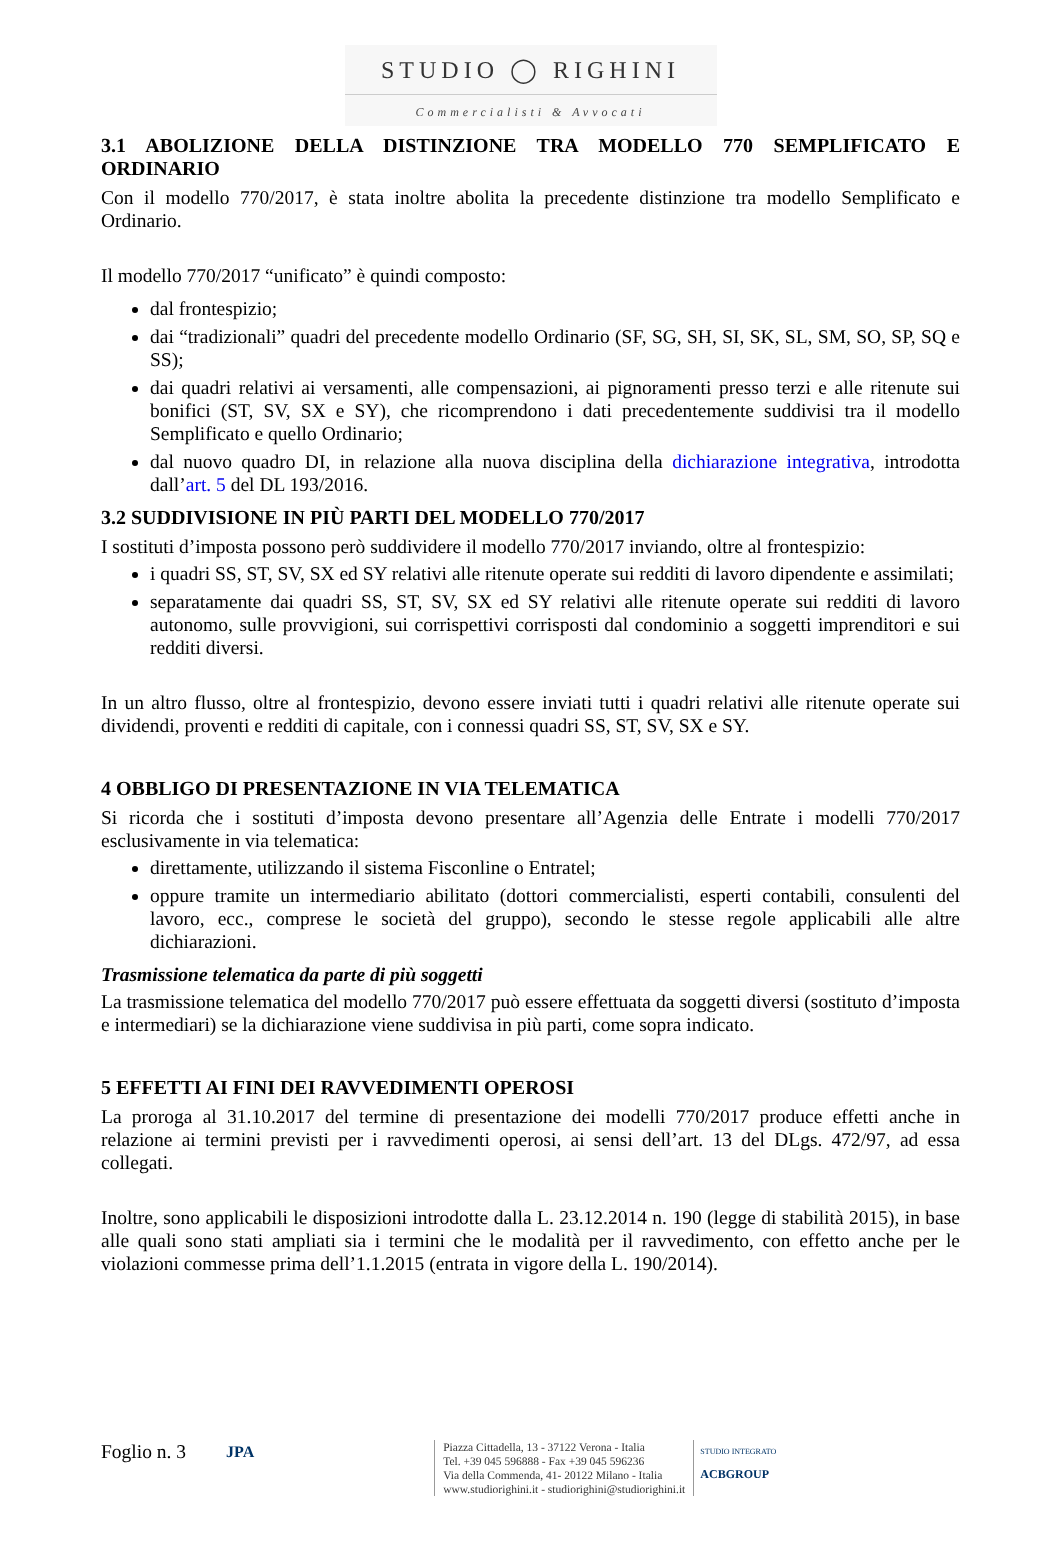STUDIO ◯ RIGHINI
Commercialisti & Avvocati
3.1 ABOLIZIONE DELLA DISTINZIONE TRA MODELLO 770 SEMPLIFICATO E ORDINARIO
Con il modello 770/2017, è stata inoltre abolita la precedente distinzione tra modello Semplificato e Ordinario.
Il modello 770/2017 “unificato” è quindi composto:
dal frontespizio;
dai “tradizionali” quadri del precedente modello Ordinario (SF, SG, SH, SI, SK, SL, SM, SO, SP, SQ e SS);
dai quadri relativi ai versamenti, alle compensazioni, ai pignoramenti presso terzi e alle ritenute sui bonifici (ST, SV, SX e SY), che ricomprendono i dati precedentemente suddivisi tra il modello Semplificato e quello Ordinario;
dal nuovo quadro DI, in relazione alla nuova disciplina della dichiarazione integrativa, introdotta dall’art. 5 del DL 193/2016.
3.2 SUDDIVISIONE IN PIÙ PARTI DEL MODELLO 770/2017
I sostituti d’imposta possono però suddividere il modello 770/2017 inviando, oltre al frontespizio:
i quadri SS, ST, SV, SX ed SY relativi alle ritenute operate sui redditi di lavoro dipendente e assimilati;
separatamente dai quadri SS, ST, SV, SX ed SY relativi alle ritenute operate sui redditi di lavoro autonomo, sulle provvigioni, sui corrispettivi corrisposti dal condominio a soggetti imprenditori e sui redditi diversi.
In un altro flusso, oltre al frontespizio, devono essere inviati tutti i quadri relativi alle ritenute operate sui dividendi, proventi e redditi di capitale, con i connessi quadri SS, ST, SV, SX e SY.
4 OBBLIGO DI PRESENTAZIONE IN VIA TELEMATICA
Si ricorda che i sostituti d’imposta devono presentare all’Agenzia delle Entrate i modelli 770/2017 esclusivamente in via telematica:
direttamente, utilizzando il sistema Fisconline o Entratel;
oppure tramite un intermediario abilitato (dottori commercialisti, esperti contabili, consulenti del lavoro, ecc., comprese le società del gruppo), secondo le stesse regole applicabili alle altre dichiarazioni.
Trasmissione telematica da parte di più soggetti
La trasmissione telematica del modello 770/2017 può essere effettuata da soggetti diversi (sostituto d’imposta e intermediari) se la dichiarazione viene suddivisa in più parti, come sopra indicato.
5 EFFETTI AI FINI DEI RAVVEDIMENTI OPEROSI
La proroga al 31.10.2017 del termine di presentazione dei modelli 770/2017 produce effetti anche in relazione ai termini previsti per i ravvedimenti operosi, ai sensi dell’art. 13 del DLgs. 472/97, ad essa collegati.
Inoltre, sono applicabili le disposizioni introdotte dalla L. 23.12.2014 n. 190 (legge di stabilità 2015), in base alle quali sono stati ampliati sia i termini che le modalità per il ravvedimento, con effetto anche per le violazioni commesse prima dell’1.1.2015 (entrata in vigore della L. 190/2014).
Foglio n. 3 JPA
Piazza Cittadella, 13 - 37122 Verona - Italia
Tel. +39 045 596888 - Fax +39 045 596236
Via della Commenda, 41- 20122 Milano - Italia
www.studiorighini.it - studiorighini@studiorighini.it
STUDIO INTEGRATO
ACBGROUP